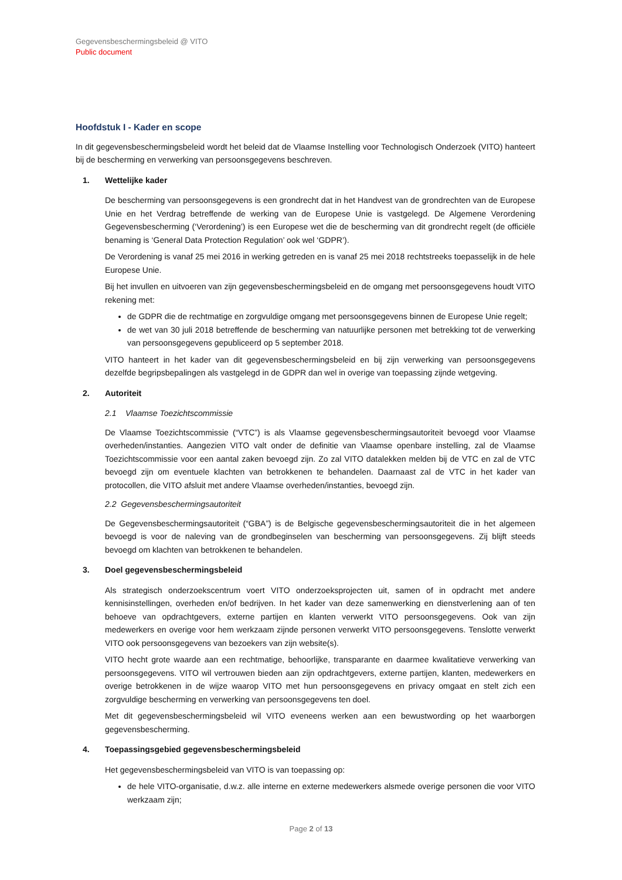Gegevensbeschermingsbeleid @ VITO
Public document
Hoofdstuk I - Kader en scope
In dit gegevensbeschermingsbeleid wordt het beleid dat de Vlaamse Instelling voor Technologisch Onderzoek (VITO) hanteert bij de bescherming en verwerking van persoonsgegevens beschreven.
1. Wettelijke kader
De bescherming van persoonsgegevens is een grondrecht dat in het Handvest van de grondrechten van de Europese Unie en het Verdrag betreffende de werking van de Europese Unie is vastgelegd. De Algemene Verordening Gegevensbescherming (‘Verordening’) is een Europese wet die de bescherming van dit grondrecht regelt (de officiële benaming is ‘General Data Protection Regulation’ ook wel ‘GDPR’).
De Verordening is vanaf 25 mei 2016 in werking getreden en is vanaf 25 mei 2018 rechtstreeks toepasselijk in de hele Europese Unie.
Bij het invullen en uitvoeren van zijn gegevensbeschermingsbeleid en de omgang met persoonsgegevens houdt VITO rekening met:
de GDPR die de rechtmatige en zorgvuldige omgang met persoonsgegevens binnen de Europese Unie regelt;
de wet van 30 juli 2018 betreffende de bescherming van natuurlijke personen met betrekking tot de verwerking van persoonsgegevens gepubliceerd op 5 september 2018.
VITO hanteert in het kader van dit gegevensbeschermingsbeleid en bij zijn verwerking van persoonsgegevens dezelfde begripsbepalingen als vastgelegd in de GDPR dan wel in overige van toepassing zijnde wetgeving.
2. Autoriteit
2.1 Vlaamse Toezichtscommissie
De Vlaamse Toezichtscommissie (“VTC”) is als Vlaamse gegevensbeschermingsautoriteit bevoegd voor Vlaamse overheden/instanties. Aangezien VITO valt onder de definitie van Vlaamse openbare instelling, zal de Vlaamse Toezichtscommissie voor een aantal zaken bevoegd zijn. Zo zal VITO datalekken melden bij de VTC en zal de VTC bevoegd zijn om eventuele klachten van betrokkenen te behandelen. Daarnaast zal de VTC in het kader van protocollen, die VITO afsluit met andere Vlaamse overheden/instanties, bevoegd zijn.
2.2 Gegevensbeschermingsautoriteit
De Gegevensbeschermingsautoriteit (“GBA”) is de Belgische gegevensbeschermingsautoriteit die in het algemeen bevoegd is voor de naleving van de grondbeginselen van bescherming van persoonsgegevens. Zij blijft steeds bevoegd om klachten van betrokkenen te behandelen.
3. Doel gegevensbeschermingsbeleid
Als strategisch onderzoekscentrum voert VITO onderzoeksprojecten uit, samen of in opdracht met andere kennisinstellingen, overheden en/of bedrijven. In het kader van deze samenwerking en dienstverlening aan of ten behoeve van opdrachtgevers, externe partijen en klanten verwerkt VITO persoonsgegevens. Ook van zijn medewerkers en overige voor hem werkzaam zijnde personen verwerkt VITO persoonsgegevens. Tenslotte verwerkt VITO ook persoonsgegevens van bezoekers van zijn website(s).
VITO hecht grote waarde aan een rechtmatige, behoorlijke, transparante en daarmee kwalitatieve verwerking van persoonsgegevens. VITO wil vertrouwen bieden aan zijn opdrachtgevers, externe partijen, klanten, medewerkers en overige betrokkenen in de wijze waarop VITO met hun persoonsgegevens en privacy omgaat en stelt zich een zorgvuldige bescherming en verwerking van persoonsgegevens ten doel.
Met dit gegevensbeschermingsbeleid wil VITO eveneens werken aan een bewustwording op het waarborgen gegevensbescherming.
4. Toepassingsgebied gegevensbeschermingsbeleid
Het gegevensbeschermingsbeleid van VITO is van toepassing op:
de hele VITO-organisatie, d.w.z. alle interne en externe medewerkers alsmede overige personen die voor VITO werkzaam zijn;
Page 2 of 13